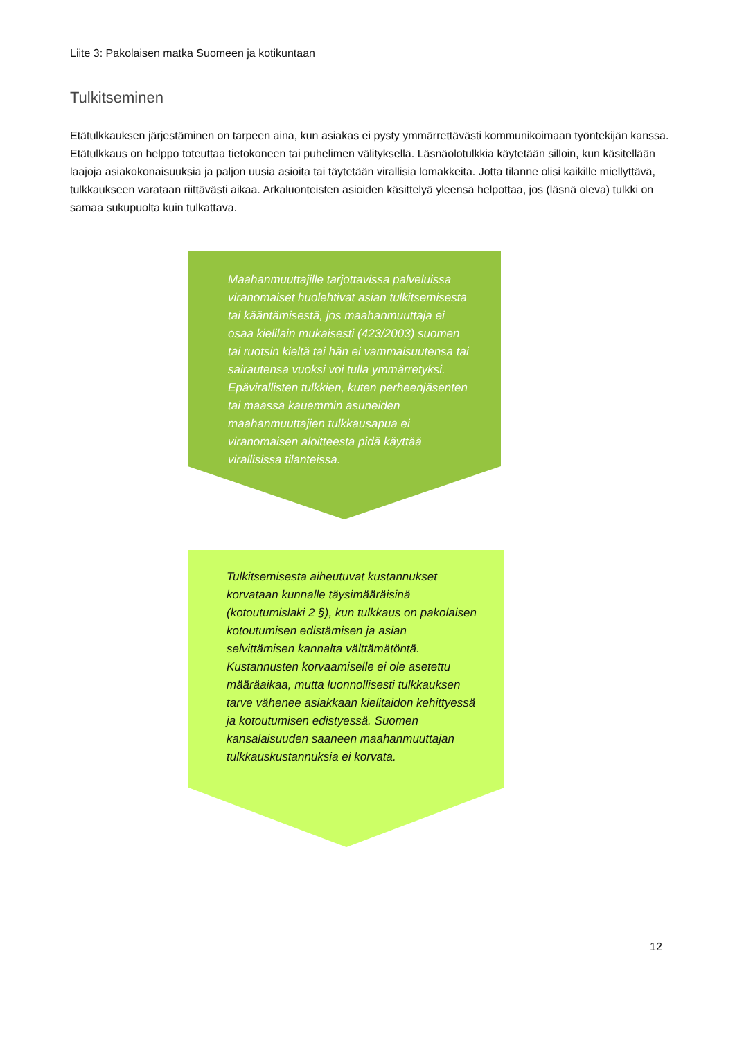Liite 3: Pakolaisen matka Suomeen ja kotikuntaan
Tulkitseminen
Etätulkkauksen järjestäminen on tarpeen aina, kun asiakas ei pysty ymmärrettävästi kommunikoimaan työntekijän kanssa. Etätulkkaus on helppo toteuttaa tietokoneen tai puhelimen välityksellä. Läsnäolotulkkia käytetään silloin, kun käsitellään laajoja asiakokonaisuuksia ja paljon uusia asioita tai täytetään virallisia lomakkeita. Jotta tilanne olisi kaikille miellyttävä, tulkkaukseen varataan riittävästi aikaa. Arkaluonteisten asioiden käsittelyä yleensä helpottaa, jos (läsnä oleva) tulkki on samaa sukupuolta kuin tulkattava.
Maahanmuuttajille tarjottavissa palveluissa viranomaiset huolehtivat asian tulkitsemisesta tai kääntämisestä, jos maahanmuuttaja ei osaa kielilain mukaisesti (423/2003) suomen tai ruotsin kieltä tai hän ei vammaisuutensa tai sairautensa vuoksi voi tulla ymmärretyksi. Epävirallisten tulkkien, kuten perheenjäsenten tai maassa kauemmin asuneiden maahanmuuttajien tulkkausapua ei viranomaisen aloitteesta pidä käyttää virallisissa tilanteissa.
Tulkitsemisesta aiheutuvat kustannukset korvataan kunnalle täysimääräisinä (kotoutumislaki 2 §), kun tulkkaus on pakolaisen kotoutumisen edistämisen ja asian selvittämisen kannalta välttämätöntä. Kustannusten korvaamiselle ei ole asetettu määräaikaa, mutta luonnollisesti tulkkauksen tarve vähenee asiakkaan kielitaidon kehittyessä ja kotoutumisen edistyessä. Suomen kansalaisuuden saaneen maahanmuuttajan tulkkauskustannuksia ei korvata.
12